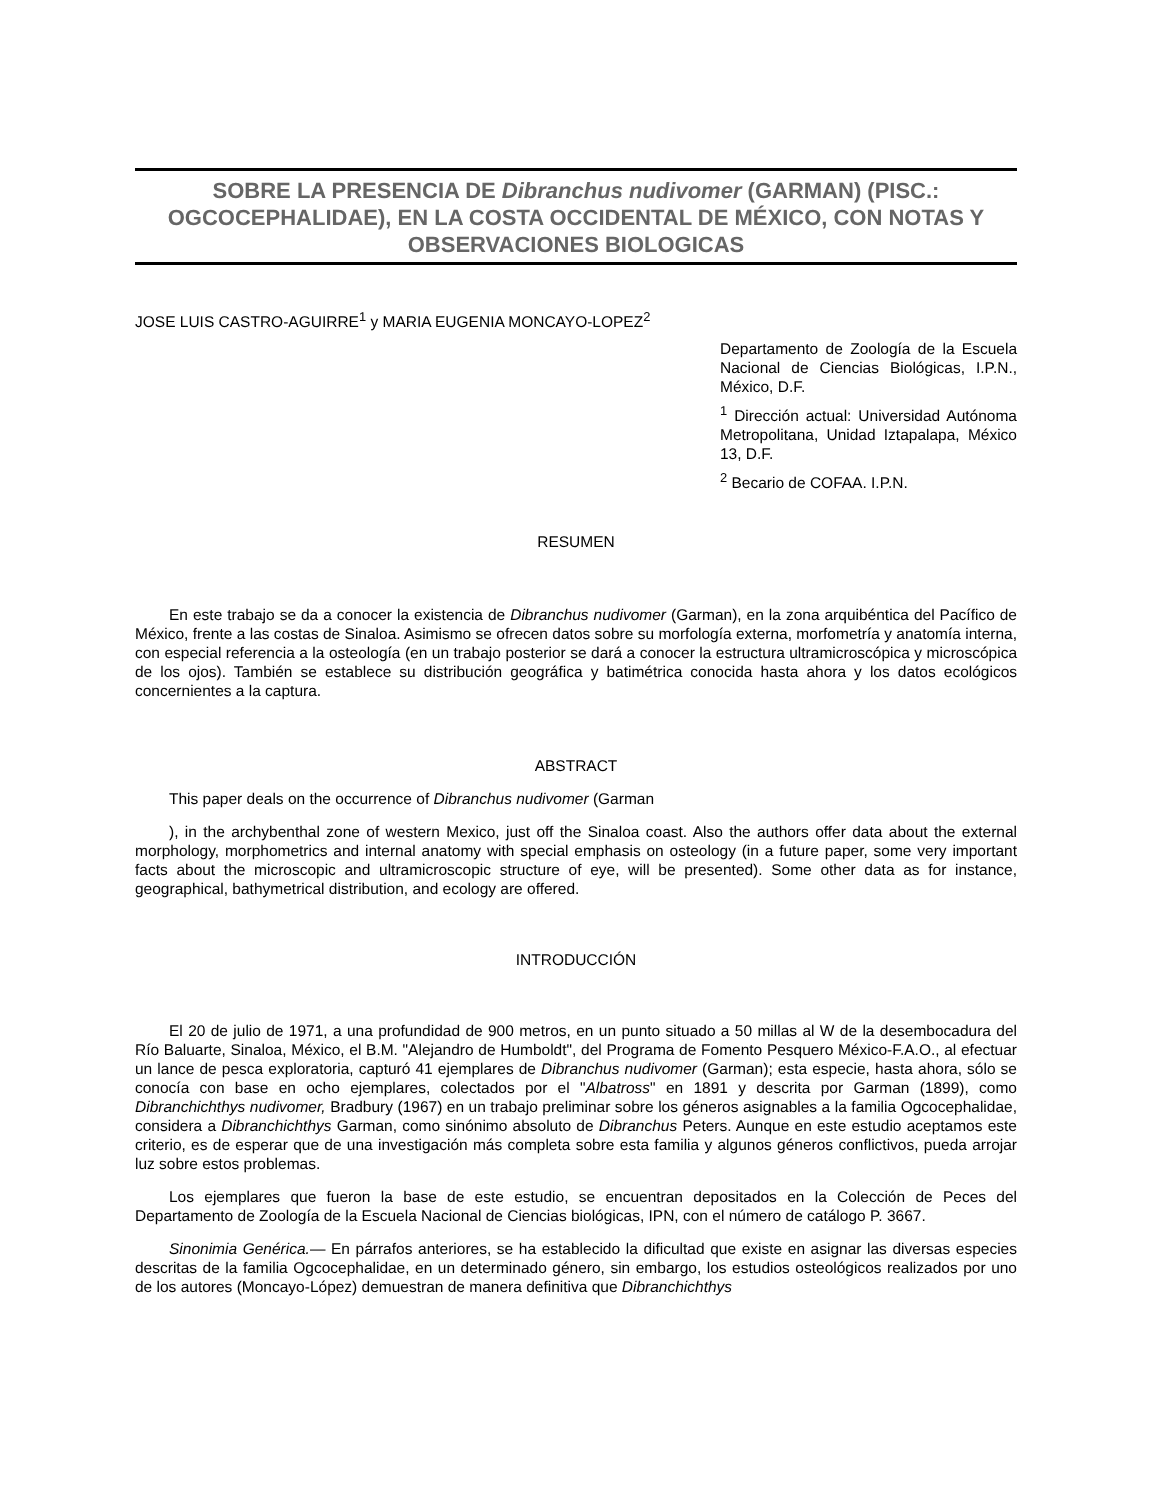SOBRE LA PRESENCIA DE Dibranchus nudivomer (GARMAN) (PISC.: OGCOCEPHALIDAE), EN LA COSTA OCCIDENTAL DE MÉXICO, CON NOTAS Y OBSERVACIONES BIOLOGICAS
JOSE LUIS CASTRO-AGUIRRE<sup>1</sup> y MARIA EUGENIA MONCAYO-LOPEZ<sup>2</sup>
Departamento de Zoología de la Escuela Nacional de Ciencias Biológicas, I.P.N., México, D.F.
<sup>1</sup> Dirección actual: Universidad Autónoma Metropolitana, Unidad Iztapalapa, México 13, D.F.
<sup>2</sup> Becario de COFAA. I.P.N.
RESUMEN
En este trabajo se da a conocer la existencia de Dibranchus nudivomer (Garman), en la zona arquibéntica del Pacífico de México, frente a las costas de Sinaloa. Asimismo se ofrecen datos sobre su morfología externa, morfometría y anatomía interna, con especial referencia a la osteología (en un trabajo posterior se dará a conocer la estructura ultramicroscópica y microscópica de los ojos). También se establece su distribución geográfica y batimétrica conocida hasta ahora y los datos ecológicos concernientes a la captura.
ABSTRACT
This paper deals on the occurrence of Dibranchus nudivomer (Garman
), in the archybenthal zone of western Mexico, just off the Sinaloa coast. Also the authors offer data about the external morphology, morphometrics and internal anatomy with special emphasis on osteology (in a future paper, some very important facts about the microscopic and ultramicroscopic structure of eye, will be presented). Some other data as for instance, geographical, bathymetrical distribution, and ecology are offered.
INTRODUCCIÓN
El 20 de julio de 1971, a una profundidad de 900 metros, en un punto situado a 50 millas al W de la desembocadura del Río Baluarte, Sinaloa, México, el B.M. "Alejandro de Humboldt", del Programa de Fomento Pesquero México-F.A.O., al efectuar un lance de pesca exploratoria, capturó 41 ejemplares de Dibranchus nudivomer (Garman); esta especie, hasta ahora, sólo se conocía con base en ocho ejemplares, colectados por el "Albatross" en 1891 y descrita por Garman (1899), como Dibranchichthys nudivomer, Bradbury (1967) en un trabajo preliminar sobre los géneros asignables a la familia Ogcocephalidae, considera a Dibranchichthys Garman, como sinónimo absoluto de Dibranchus Peters. Aunque en este estudio aceptamos este criterio, es de esperar que de una investigación más completa sobre esta familia y algunos géneros conflictivos, pueda arrojar luz sobre estos problemas.
Los ejemplares que fueron la base de este estudio, se encuentran depositados en la Colección de Peces del Departamento de Zoología de la Escuela Nacional de Ciencias biológicas, IPN, con el número de catálogo P. 3667.
Sinonimia Genérica.— En párrafos anteriores, se ha establecido la dificultad que existe en asignar las diversas especies descritas de la familia Ogcocephalidae, en un determinado género, sin embargo, los estudios osteológicos realizados por uno de los autores (Moncayo-López) demuestran de manera definitiva que Dibranchichthys